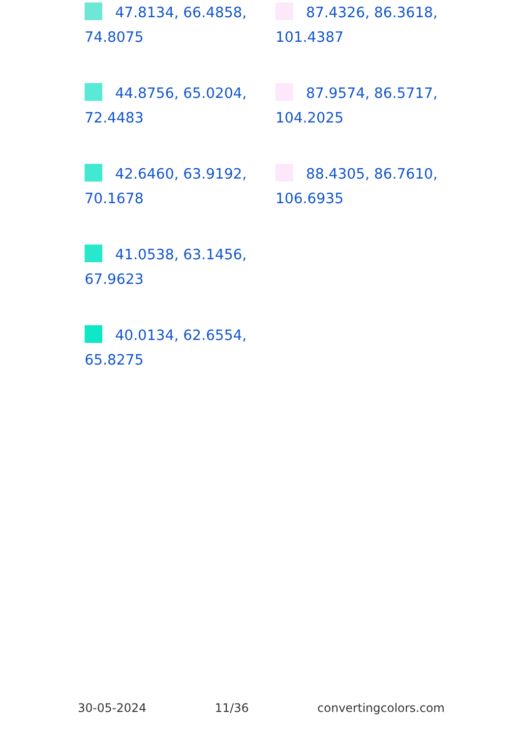47.8134, 66.4858, 74.8075
44.8756, 65.0204, 72.4483
42.6460, 63.9192, 70.1678
41.0538, 63.1456, 67.9623
40.0134, 62.6554, 65.8275
87.4326, 86.3618, 101.4387
87.9574, 86.5717, 104.2025
88.4305, 86.7610, 106.6935
30-05-2024 11/36 convertingcolors.com